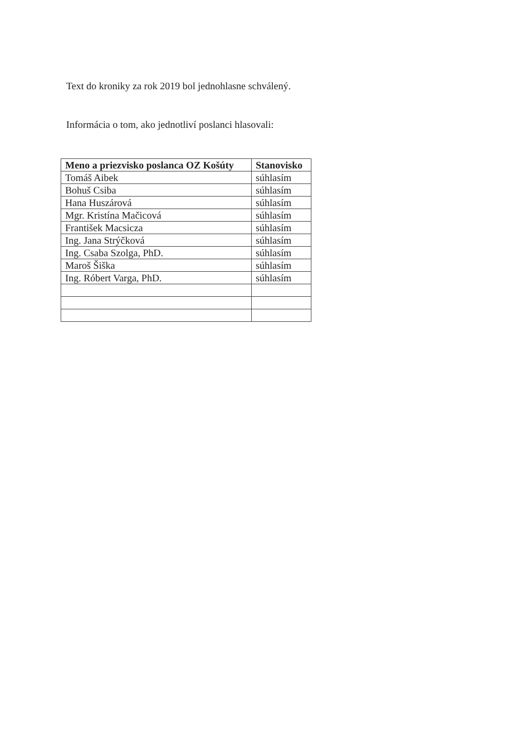Text do kroniky za rok 2019 bol jednohlasne schválený.
Informácia o tom, ako jednotliví poslanci hlasovali:
| Meno a priezvisko poslanca OZ Košúty | Stanovisko |
| --- | --- |
| Tomáš Aibek | súhlasím |
| Bohuš Csiba | súhlasím |
| Hana Huszárová | súhlasím |
| Mgr. Kristína Mačicová | súhlasím |
| František Macsicza | súhlasím |
| Ing. Jana Strýčková | súhlasím |
| Ing. Csaba Szolga, PhD. | súhlasím |
| Maroš Šiška | súhlasím |
| Ing. Róbert Varga, PhD. | súhlasím |